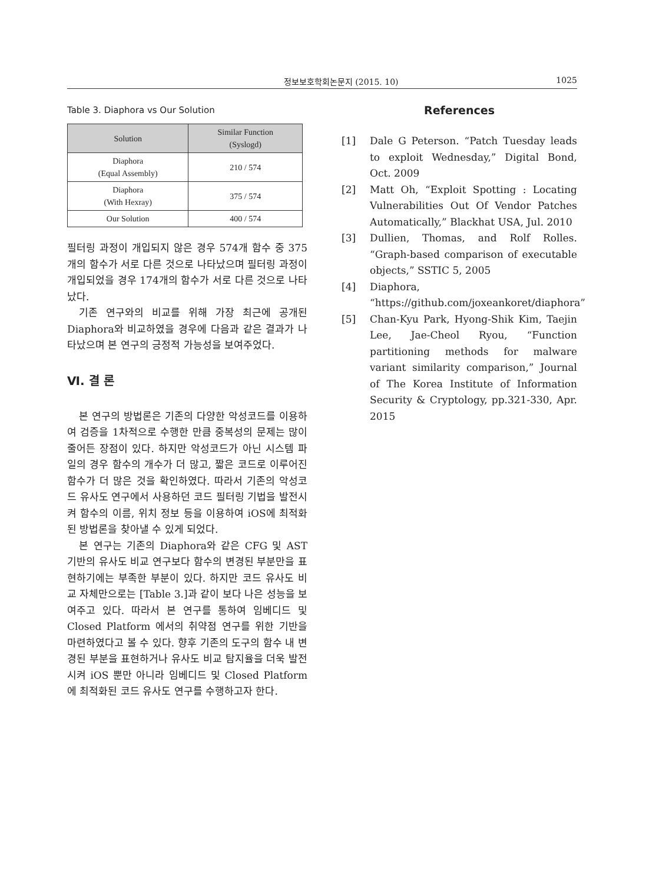정보보호학회논문지 (2015. 10) 1025
Table 3. Diaphora vs Our Solution
| Solution | Similar Function (Syslogd) |
| --- | --- |
| Diaphora (Equal Assembly) | 210 / 574 |
| Diaphora (With Hexray) | 375 / 574 |
| Our Solution | 400 / 574 |
필터링 과정이 개입되지 않은 경우 574개 함수 중 375개의 함수가 서로 다른 것으로 나타났으며 필터링 과정이 개입되었을 경우 174개의 함수가 서로 다른 것으로 나타났다.
기존 연구와의 비교를 위해 가장 최근에 공개된 Diaphora와 비교하였을 경우에 다음과 같은 결과가 나타났으며 본 연구의 긍정적 가능성을 보여주었다.
Ⅵ. 결 론
본 연구의 방법론은 기존의 다양한 악성코드를 이용하여 검증을 1차적으로 수행한 만큼 중복성의 문제는 많이 줄어든 장점이 있다. 하지만 악성코드가 아닌 시스템 파일의 경우 함수의 개수가 더 많고, 짧은 코드로 이루어진 함수가 더 많은 것을 확인하였다. 따라서 기존의 악성코드 유사도 연구에서 사용하던 코드 필터링 기법을 발전시켜 함수의 이름, 위치 정보 등을 이용하여 iOS에 최적화된 방법론을 찾아낼 수 있게 되었다.
본 연구는 기존의 Diaphora와 같은 CFG 및 AST 기반의 유사도 비교 연구보다 함수의 변경된 부분만을 표현하기에는 부족한 부분이 있다. 하지만 코드 유사도 비교 자체만으로는 [Table 3.]과 같이 보다 나은 성능을 보여주고 있다. 따라서 본 연구를 통하여 임베디드 및 Closed Platform 에서의 취약점 연구를 위한 기반을 마련하였다고 볼 수 있다. 향후 기존의 도구의 함수 내 변경된 부분을 표현하거나 유사도 비교 탐지율을 더욱 발전시켜 iOS 뿐만 아니라 임베디드 및 Closed Platform에 최적화된 코드 유사도 연구를 수행하고자 한다.
References
[1] Dale G Peterson. “Patch Tuesday leads to exploit Wednesday,” Digital Bond, Oct. 2009
[2] Matt Oh, “Exploit Spotting : Locating Vulnerabilities Out Of Vendor Patches Automatically,” Blackhat USA, Jul. 2010
[3] Dullien, Thomas, and Rolf Rolles. “Graph-based comparison of executable objects,” SSTIC 5, 2005
[4] Diaphora, “https://github.com/joxeankoret/diaphora”
[5] Chan-Kyu Park, Hyong-Shik Kim, Taejin Lee, Jae-Cheol Ryou, “Function partitioning methods for malware variant similarity comparison,” Journal of The Korea Institute of Information Security & Cryptology, pp.321-330, Apr. 2015